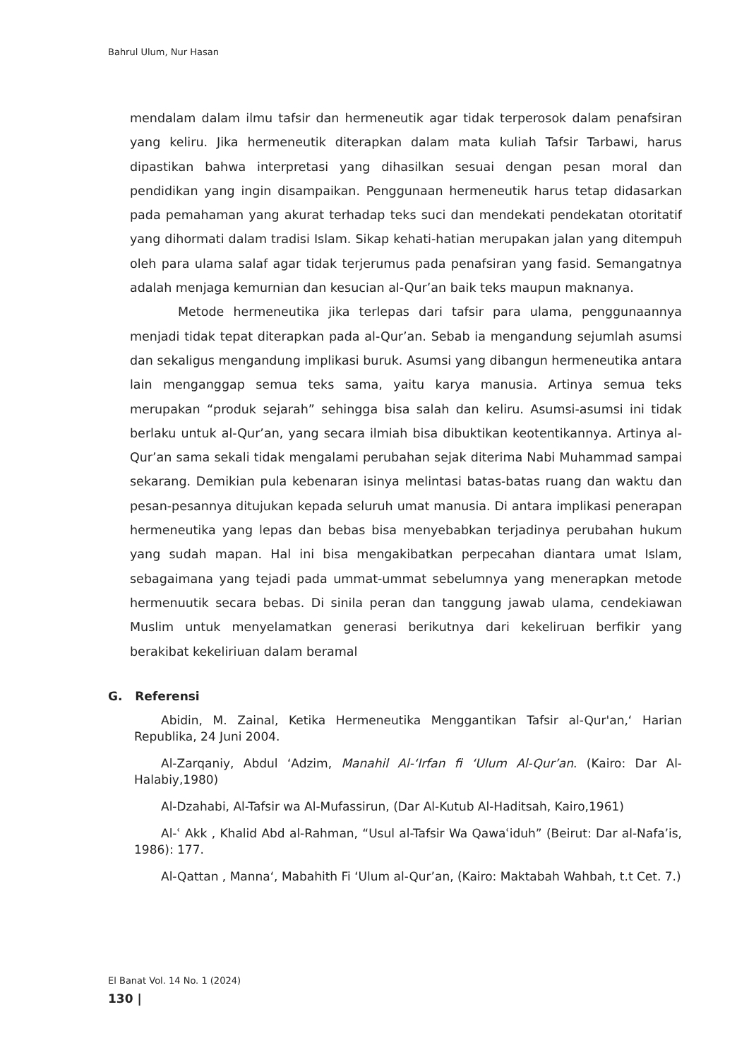Bahrul Ulum, Nur Hasan
mendalam dalam ilmu tafsir dan hermeneutik agar tidak terperosok dalam penafsiran yang keliru. Jika hermeneutik diterapkan dalam mata kuliah Tafsir Tarbawi, harus dipastikan bahwa interpretasi yang dihasilkan sesuai dengan pesan moral dan pendidikan yang ingin disampaikan. Penggunaan hermeneutik harus tetap didasarkan pada pemahaman yang akurat terhadap teks suci dan mendekati pendekatan otoritatif yang dihormati dalam tradisi Islam. Sikap kehati-hatian merupakan jalan yang ditempuh oleh para ulama salaf agar tidak terjerumus pada penafsiran yang fasid. Semangatnya adalah menjaga kemurnian dan kesucian al-Qur’an baik teks maupun maknanya.
Metode hermeneutika jika terlepas dari tafsir para ulama, penggunaannya menjadi tidak tepat diterapkan pada al-Qur’an. Sebab ia mengandung sejumlah asumsi dan sekaligus mengandung implikasi buruk. Asumsi yang dibangun hermeneutika antara lain menganggap semua teks sama, yaitu karya manusia. Artinya semua teks merupakan “produk sejarah” sehingga bisa salah dan keliru. Asumsi-asumsi ini tidak berlaku untuk al-Qur’an, yang secara ilmiah bisa dibuktikan keotentikannya. Artinya al-Qur’an sama sekali tidak mengalami perubahan sejak diterima Nabi Muhammad sampai sekarang. Demikian pula kebenaran isinya melintasi batas-batas ruang dan waktu dan pesan-pesannya ditujukan kepada seluruh umat manusia. Di antara implikasi penerapan hermeneutika yang lepas dan bebas bisa menyebabkan terjadinya perubahan hukum yang sudah mapan. Hal ini bisa mengakibatkan perpecahan diantara umat Islam, sebagaimana yang tejadi pada ummat-ummat sebelumnya yang menerapkan metode hermenuutik secara bebas. Di sinila peran dan tanggung jawab ulama, cendekiawan Muslim untuk menyelamatkan generasi berikutnya dari kekeliruan berfikir yang berakibat kekeliriuan dalam beramal
G. Referensi
Abidin, M. Zainal, Ketika Hermeneutika Menggantikan Tafsir al-Qur'an,‘ Harian Republika, 24 Juni 2004.
Al-Zarqaniy, Abdul ‘Adzim, Manahil Al-‘Irfan fi ‘Ulum Al-Qur’an. (Kairo: Dar Al-Halabiy,1980)
Al-Dzahabi, Al-Tafsir wa Al-Mufassirun, (Dar Al-Kutub Al-Haditsah, Kairo,1961)
Al-ʿ Akk , Khalid Abd al-Rahman, “Usul al-Tafsir Wa Qawaʿiduh” (Beirut: Dar al-Nafa’is, 1986): 177.
Al-Qattan , Manna‘, Mabahith Fi ‘Ulum al-Qur’an, (Kairo: Maktabah Wahbah, t.t Cet. 7.)
El Banat Vol. 14 No. 1 (2024)
130 |